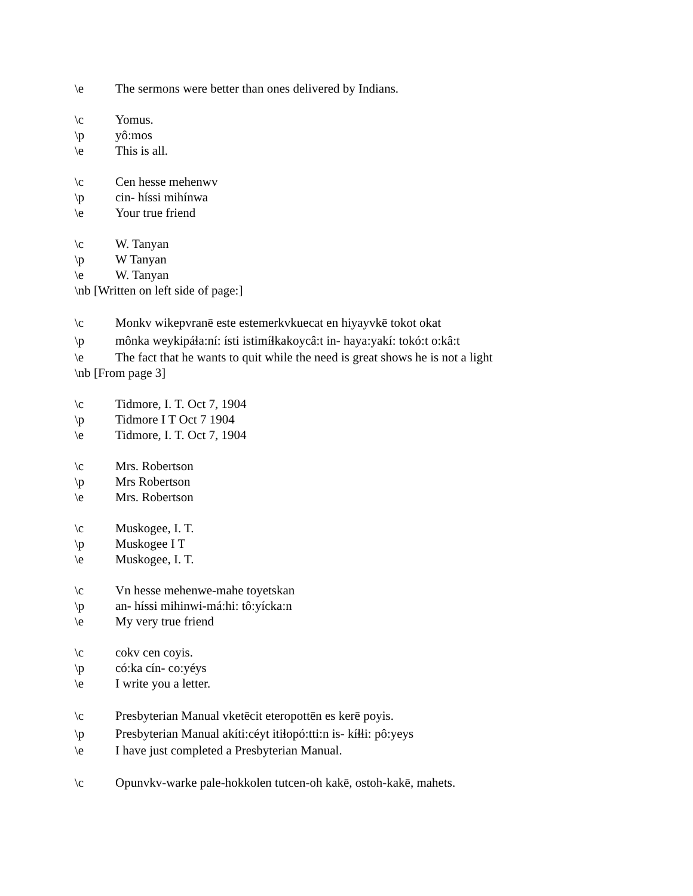\e The sermons were better than ones delivered by Indians.
\c Yomus.
\p yô:mos
\e This is all.
\c Cen hesse mehenwv
\p cin- híssi mihínwa
\e Your true friend
\c W. Tanyan
\p W Tanyan
\e W. Tanyan
\nb [Written on left side of page:]
\c Monkv wikepvranē este estemerkvkuecat en hiyayvkē tokot okat
\p mônka weykipáɬa:ní: ísti istimíɬkakoycâ:t in- haya:yakí: tokó:t o:kâ:t
\e The fact that he wants to quit while the need is great shows he is not a light
\nb [From page 3]
\c Tidmore, I. T. Oct 7, 1904
\p Tidmore I T Oct 7 1904
\e Tidmore, I. T. Oct 7, 1904
\c Mrs. Robertson
\p Mrs Robertson
\e Mrs. Robertson
\c Muskogee, I. T.
\p Muskogee I T
\e Muskogee, I. T.
\c Vn hesse mehenwe-mahe toyetskan
\p an- híssi mihinwi-má:hi: tô:yícka:n
\e My very true friend
\c cokv cen coyis.
\p có:ka cín- co:yéys
\e I write you a letter.
\c Presbyterian Manual vketēcit eteropottēn es kerē poyis.
\p Presbyterian Manual akíti:céyt itiɬopó:tti:n is- kíɬɬi: pô:yeys
\e I have just completed a Presbyterian Manual.
\c Opunvkv-warke pale-hokkolen tutcen-oh kakē, ostoh-kakē, mahets.